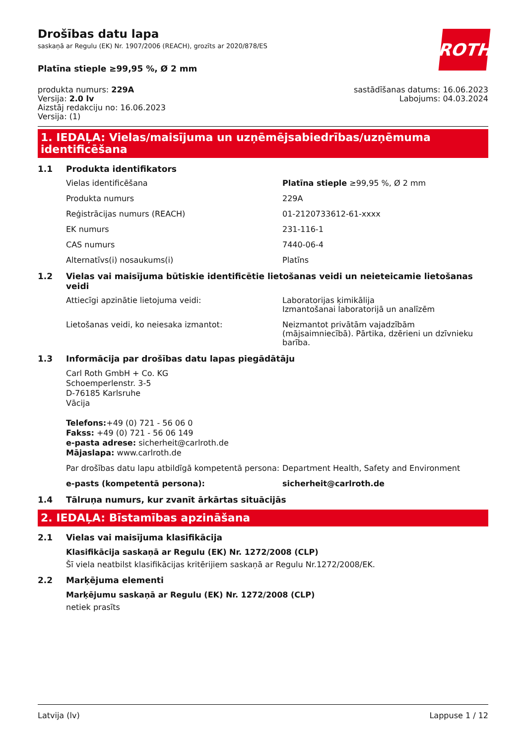Drošības datu lapa
saskaņā ar Regulu (EK) Nr. 1907/2006 (REACH), grozīts ar 2020/878/ES
ROTH
Platīna stieple ≥99,95 %, Ø 2 mm
produkta numurs: 229A
Versija: 2.0 lv
Aizstāj redakciju no: 16.06.2023
Versija: (1)
sastādīšanas datums: 16.06.2023
Labojums: 04.03.2024
1. IEDAĻA: Vielas/maisījuma un uzņēmējsabiedrības/uzņēmuma identificēšana
1.1 Produkta identifikators
Vielas identificēšana Platīna stieple ≥99,95 %, Ø 2 mm
Produkta numurs 229A
Reģistrācijas numurs (REACH) 01-2120733612-61-xxxx
EK numurs 231-116-1
CAS numurs 7440-06-4
Alternatīvs(i) nosaukums(i) Platīns
1.2 Vielas vai maisījuma būtiskie identificētie lietošanas veidi un neieteicamie lietošanas veidi
Attiecīgi apzinātie lietojuma veidi: Laboratorijas ķimikālija
Izmantošanai laboratorijā un analīzēm
Lietošanas veidi, ko neiesaka izmantot: Neizmantot privātām vajadzībām (mājsaimniecībā). Pārtika, dzērieni un dzīvnieku barība.
1.3 Informācija par drošības datu lapas piegādātāju
Carl Roth GmbH + Co. KG
Schoemperlenstr. 3-5
D-76185 Karlsruhe
Vācija
Telefons:+49 (0) 721 - 56 06 0
Fakss: +49 (0) 721 - 56 06 149
e-pasta adrese: sicherheit@carlroth.de
Mājaslapa: www.carlroth.de
Par drošības datu lapu atbildīgā kompetentā persona:
Department Health, Safety and Environment
e-pasts (kompetentā persona): sicherheit@carlroth.de
1.4 Tālruņa numurs, kur zvanīt ārkārtas situācijās
2. IEDAĻA: Bīstamības apzināšana
2.1 Vielas vai maisījuma klasifikācija
Klasifikācija saskaņā ar Regulu (EK) Nr. 1272/2008 (CLP)
Šī viela neatbilst klasifikācijas kritērijiem saskaņā ar Regulu Nr.1272/2008/EK.
2.2 Marķējuma elementi
Marķējumu saskaņā ar Regulu (EK) Nr. 1272/2008 (CLP)
netiek prasīts
Latvija (lv) Lappuse 1 / 12